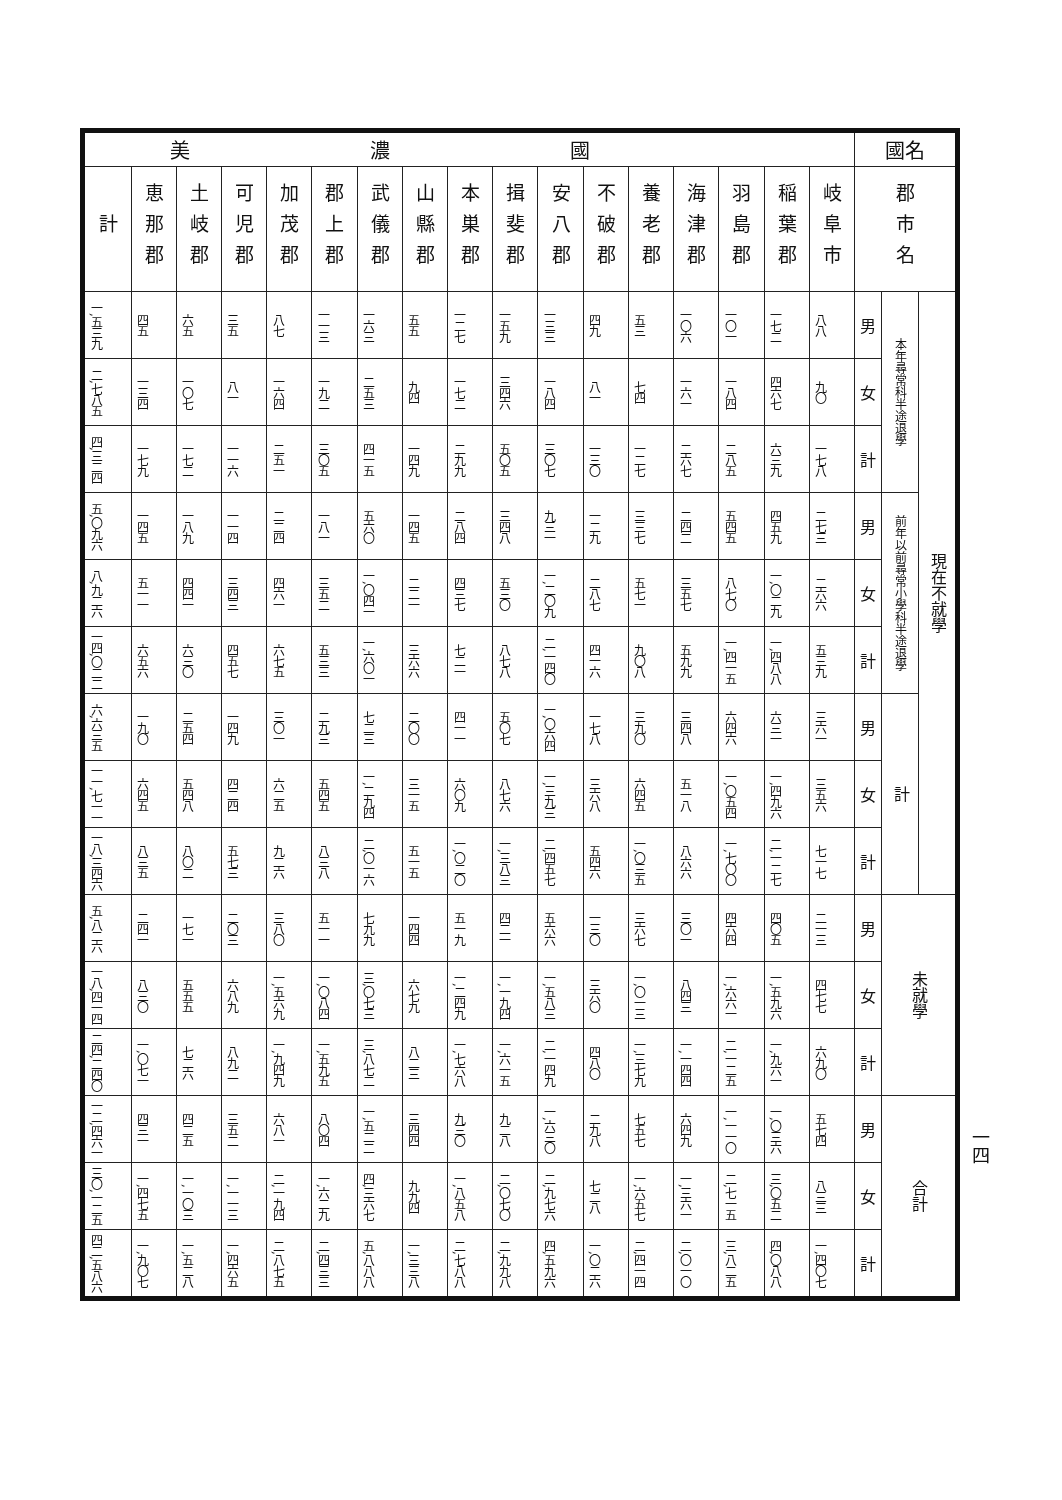| 國名 | | | 美濃國 | | | | | | | | | | | | | | | | |
| --- | --- | --- | --- | --- | --- | --- | --- | --- | --- | --- | --- | --- | --- | --- | --- | --- | --- | --- | --- |
| 郡市名 | | | 岐阜市 | 稲葉郡 | 羽島郡 | 海津郡 | 養老郡 | 不破郡 | 安八郡 | 揖斐郡 | 本巣郡 | 山縣郡 | 武儀郡 | 郡上郡 | 加茂郡 | 可児郡 | 土岐郡 | 恵那郡 | 計 |
| 現在不就學 | 本年尋常科半途退學 | 男 | 八八 | 一七二 | 一〇一 | 一〇六 | 五三 | 四九 | 一三三 | 一五九 | 一二七 | 五五 | 一六三 | 一一三 | 八七 | 三五 | 六五 | 四五 | 一,五三九 |
| | | 女 | 九〇 | 四六七 | 一八四 | 一六一 | 七四 | 八一 | 一八四 | 三四六 | 一七二 | 九四 | 二五三 | 一九二 | 一六四 | 八一 | 一〇七 | 一三四 | 二,七八五 |
| | | 計 | 一七八 | 六三九 | 二八五 | 二六七 | 一二七 | 一三〇 | 三〇七 | 五〇五 | 二九九 | 一四九 | 四一五 | 三〇五 | 二五一 | 一一六 | 一七二 | 一七九 | 四,三二四 |
| | 前年以前尋常小學科半途退學 | 男 | 二七三 | 四五九 | 五四五 | 二四二 | 三三七 | 一二九 | 九三一 | 三四八 | 二八四 | 一四五 | 五六〇 | 一八一 | 二二四 | 一一四 | 一八九 | 一四五 | 五,〇九六 |
| | | 女 | 二六六 | 一,〇二九 | 八七〇 | 三五七 | 五七一 | 二八七 | 一,二〇九 | 五三〇 | 四三七 | 二二一 | 一,〇四一 | 三五二 | 四六一 | 三四三 | 四四一 | 五一一 | 八,九二六 |
| | | 計 | 五三九 | 一,四八八 | 一,四一五 | 五九九 | 九〇八 | 四一六 | 二,一四〇 | 八七八 | 七二一 | 三六六 | 一,六〇一 | 五三三 | 六七五 | 四五七 | 六三〇 | 六五六 | 一四,〇二二 |
| | 計 | 男 | 三六一 | 六三一 | 六四六 | 三四八 | 三九〇 | 一七八 | 一,〇六四 | 五〇七 | 四一一 | 二〇〇 | 七二三 | 二九三 | 三〇一 | 一四九 | 二五四 | 一九〇 | 六,六三五 |
| | | 女 | 三五六 | 一,四九六 | 一,〇五四 | 五一八 | 六四五 | 三六八 | 一,三九三 | 八七六 | 六〇九 | 三一五 | 一,二九四 | 五四五 | 六二五 | 四二四 | 五四八 | 六四五 | 一一,七一一 |
| | | 計 | 七一七 | 二,一二七 | 一,七〇〇 | 八六六 | 一,〇三五 | 五四六 | 二,四五七 | 一,三八三 | 一,〇二〇 | 五一五 | 二,〇一六 | 八三八 | 九二六 | 五七三 | 八〇二 | 八三五 | 一八,三四六 |
| 未就學 | | 男 | 二一三 | 四〇五 | 四六四 | 三〇一 | 三六七 | 一三〇 | 五六六 | 四二一 | 五一九 | 一四四 | 七九九 | 五一一 | 三八〇 | 二〇三 | 一七一 | 二四一 | 五,八二六 |
| | | 女 | 四七七 | 一,五九六 | 一,六六一 | 八四三 | 一,〇一三 | 三六〇 | 一,五八三 | 一,一九四 | 一,二四九 | 六七九 | 三,〇七三 | 一,〇八四 | 一,五六九 | 六八九 | 五五五 | 八三〇 | 一八,四一四 |
| | | 計 | 六九〇 | 一,九六一 | 二,一二五 | 一,一四四 | 一,三七九 | 四八〇 | 二,一四九 | 一,六一五 | 一,七六八 | 八二三 | 三,八七二 | 一,五九五 | 一,九四九 | 八九二 | 七二六 | 一,〇七一 | 二四,二四〇 |
| 合計 | | 男 | 五七四 | 一,〇三六 | 一,一一〇 | 六四九 | 七五七 | 二九八 | 一,六三〇 | 九二八 | 九三〇 | 三四四 | 一,五二二 | 八〇四 | 六八一 | 三五二 | 四二五 | 四三一 | 一二,四六一 |
| | | 女 | 八三三 | 三,〇五二 | 二,七一五 | 一,三六一 | 一,六五七 | 七二八 | 二,九七六 | 二,〇七〇 | 一,八五八 | 九九四 | 四,三六七 | 一,六二九 | 二,一九四 | 一,一一三 | 一,一〇三 | 一,四七五 | 三〇,一二五 |
| | | 計 | 一,四〇七 | 四,〇八八 | 三,八二五 | 二,〇一〇 | 二,四一四 | 一,〇二六 | 四,五九六 | 二,九九八 | 二,七八八 | 一,三三八 | 五,八八八 | 二,四三三 | 二,八七五 | 一,四六五 | 一,五二八 | 一,九〇七 | 四二,五八六 |
一四